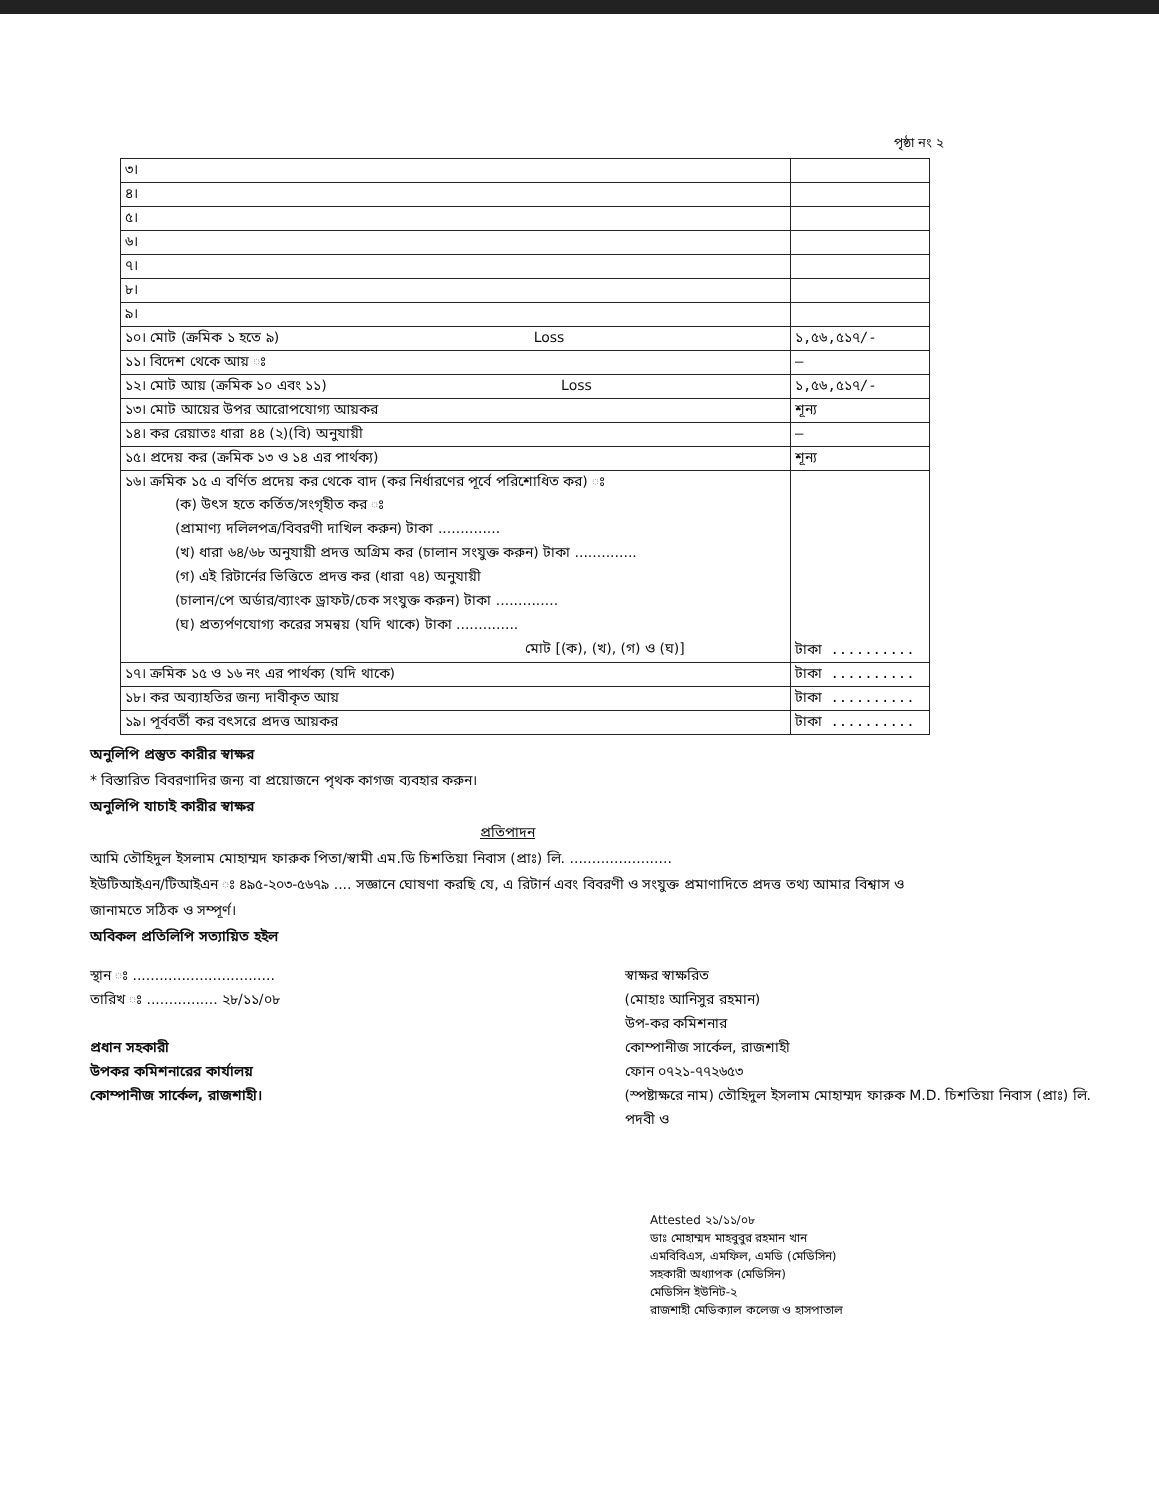পৃষ্ঠা নং ২
| ৩। | |
| ৪। | |
| ৫। | |
| ৬। | |
| ৭। | |
| ৮। | |
| ৯। | |
| ১০। মোট (ক্রমিক ১ হতে ৯) Loss | ১,৫৬,৫১৭/- |
| ১১। বিদেশ থেকে আয় ঃ | — |
| ১২। মোট আয় (ক্রমিক ১০ এবং ১১) Loss | ১,৫৬,৫১৭/- |
| ১৩। মোট আয়ের উপর আরোপযোগ্য আয়কর | শূন্য |
| ১৪। কর রেয়াতঃ ধারা ৪৪ (২)(বি) অনুযায়ী | — |
| ১৫। প্রদেয় কর (ক্রমিক ১৩ ও ১৪ এর পার্থক্য) | শূন্য |
| ১৬। ক্রমিক ১৫ এ বর্ণিত প্রদেয় কর থেকে বাদ (কর নির্ধারণের পূর্বে পরিশোধিত কর) ঃ (ক) উৎস হতে কর্তিত/সংগৃহীত কর ঃ (প্রামাণ্য দলিলপত্র/বিবরণী দাখিল করুন) টাকা .............. (খ) ধারা ৬৪/৬৮ অনুযায়ী প্রদত্ত অগ্রিম কর (চালান সংযুক্ত করুন) টাকা .............. (গ) এই রিটার্নের ভিত্তিতে প্রদত্ত কর (ধারা ৭৪) অনুযায়ী (চালান/পে অর্ডার/ব্যাংক ড্রাফট/চেক সংযুক্ত করুন) টাকা .............. (ঘ) প্রত্যর্পণযোগ্য করের সমন্বয় (যদি থাকে) টাকা .............. মোট [(ক), (খ), (গ) ও (ঘ)] | টাকা .......... |
| ১৭। ক্রমিক ১৫ ও ১৬ নং এর পার্থক্য (যদি থাকে) | টাকা .......... |
| ১৮। কর অব্যাহতির জন্য দাবীকৃত আয় | টাকা .......... |
| ১৯। পূর্ববর্তী কর বৎসরে প্রদত্ত আয়কর | টাকা .......... |
অনুলিপি প্রস্তুত কারীর স্বাক্ষর
* বিস্তারিত বিবরণাদির জন্য বা প্রয়োজনে পৃথক কাগজ ব্যবহার করুন।
অনুলিপি যাচাই কারীর স্বাক্ষর
প্রতিপাদন
আমি তৌহিদুল ইসলাম মোহাম্মদ ফারুক পিতা/স্বামী এম.ডি চিশতিয়া নিবাস (প্রাঃ) লি. .......................
ইউটিআইএন/টিআইএন ঃ ৪৯৫-২০৩-৫৬৭৯ .... সজ্ঞানে ঘোষণা করছি যে, এ রিটার্ন এবং বিবরণী ও সংযুক্ত প্রমাণাদিতে প্রদত্ত তথ্য আমার বিশ্বাস ও জানামতে সঠিক ও সম্পূর্ণ।
অবিকল প্রতিলিপি সত্যায়িত হইল
স্থান ঃ ................................
তারিখ ঃ ................ ২৮/১১/০৮
প্রধান সহকারী
উপকর কমিশনারের কার্যালয়
কোম্পানীজ সার্কেল, রাজশাহী।
স্বাক্ষর স্বাক্ষরিত
(মোহাঃ আনিসুর রহমান)
উপ-কর কমিশনার
কোম্পানীজ সার্কেল, রাজশাহী
ফোন ০৭২১-৭৭২৬৫৩
(স্পষ্টাক্ষরে নাম) তৌহিদুল ইসলাম মোহাম্মদ ফারুক M.D. চিশতিয়া নিবাস (প্রাঃ) লি.
পদবী ও
Attested ২১/১১/০৮
ডাঃ মোহাম্মদ মাহবুবুর রহমান খান
এমবিবিএস, এমফিল, এমডি (মেডিসিন)
সহকারী অধ্যাপক (মেডিসিন)
মেডিসিন ইউনিট-২
রাজশাহী মেডিক্যাল কলেজ ও হাসপাতাল